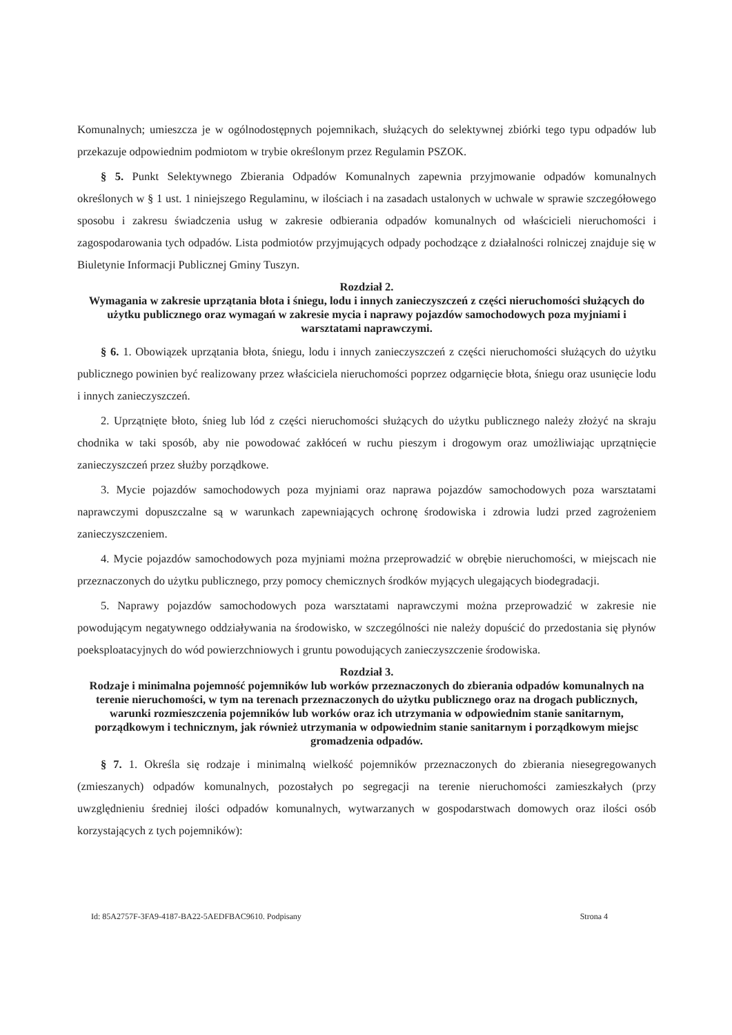Komunalnych; umieszcza je w ogólnodostępnych pojemnikach, służących do selektywnej zbiórki tego typu odpadów lub przekazuje odpowiednim podmiotom w trybie określonym przez Regulamin PSZOK.
§ 5. Punkt Selektywnego Zbierania Odpadów Komunalnych zapewnia przyjmowanie odpadów komunalnych określonych w § 1 ust. 1 niniejszego Regulaminu, w ilościach i na zasadach ustalonych w uchwale w sprawie szczegółowego sposobu i zakresu świadczenia usług w zakresie odbierania odpadów komunalnych od właścicieli nieruchomości i zagospodarowania tych odpadów. Lista podmiotów przyjmujących odpady pochodzące z działalności rolniczej znajduje się w Biuletynie Informacji Publicznej Gminy Tuszyn.
Rozdział 2.
Wymagania w zakresie uprzątania błota i śniegu, lodu i innych zanieczyszczeń z części nieruchomości służących do użytku publicznego oraz wymagań w zakresie mycia i naprawy pojazdów samochodowych poza myjniami i warsztatami naprawczymi.
§ 6. 1. Obowiązek uprzątania błota, śniegu, lodu i innych zanieczyszczeń z części nieruchomości służących do użytku publicznego powinien być realizowany przez właściciela nieruchomości poprzez odgarnięcie błota, śniegu oraz usunięcie lodu i innych zanieczyszczeń.
2. Uprzątnięte błoto, śnieg lub lód z części nieruchomości służących do użytku publicznego należy złożyć na skraju chodnika w taki sposób, aby nie powodować zakłóceń w ruchu pieszym i drogowym oraz umożliwiając uprzątnięcie zanieczyszczeń przez służby porządkowe.
3. Mycie pojazdów samochodowych poza myjniami oraz naprawa pojazdów samochodowych poza warsztatami naprawczymi dopuszczalne są w warunkach zapewniających ochronę środowiska i zdrowia ludzi przed zagrożeniem zanieczyszczeniem.
4. Mycie pojazdów samochodowych poza myjniami można przeprowadzić w obrębie nieruchomości, w miejscach nie przeznaczonych do użytku publicznego, przy pomocy chemicznych środków myjących ulegających biodegradacji.
5. Naprawy pojazdów samochodowych poza warsztatami naprawczymi można przeprowadzić w zakresie nie powodującym negatywnego oddziaływania na środowisko, w szczególności nie należy dopuścić do przedostania się płynów poeksploatacyjnych do wód powierzchniowych i gruntu powodujących zanieczyszczenie środowiska.
Rozdział 3.
Rodzaje i minimalna pojemność pojemników lub worków przeznaczonych do zbierania odpadów komunalnych na terenie nieruchomości, w tym na terenach przeznaczonych do użytku publicznego oraz na drogach publicznych, warunki rozmieszczenia pojemników lub worków oraz ich utrzymania w odpowiednim stanie sanitarnym, porządkowym i technicznym, jak również utrzymania w odpowiednim stanie sanitarnym i porządkowym miejsc gromadzenia odpadów.
§ 7. 1. Określa się rodzaje i minimalną wielkość pojemników przeznaczonych do zbierania niesegregowanych (zmieszanych) odpadów komunalnych, pozostałych po segregacji na terenie nieruchomości zamieszkałych (przy uwzględnieniu średniej ilości odpadów komunalnych, wytwarzanych w gospodarstwach domowych oraz ilości osób korzystających z tych pojemników):
Id: 85A2757F-3FA9-4187-BA22-5AEDFBAC9610. Podpisany Strona 4